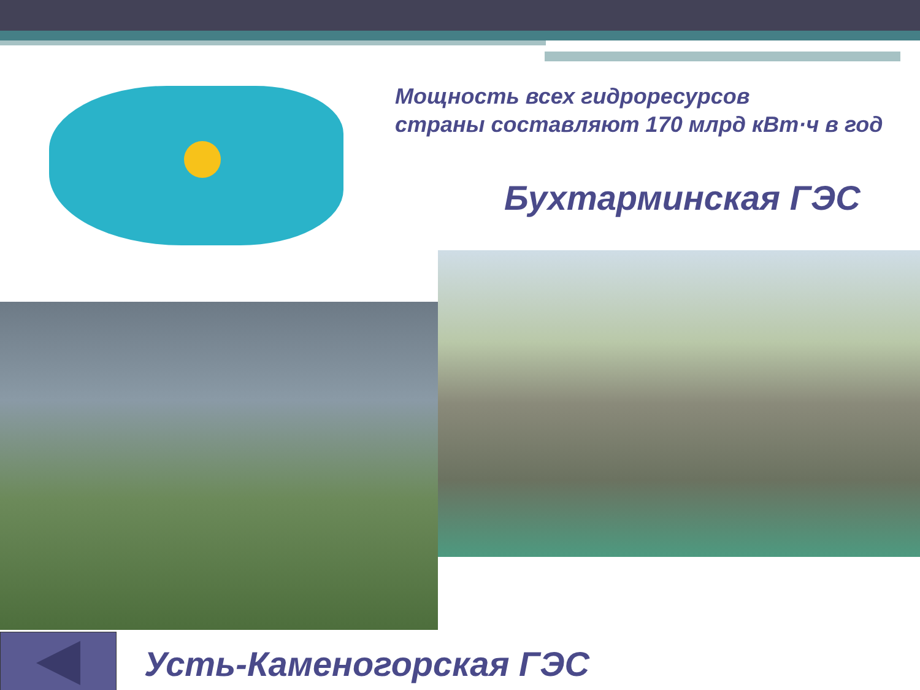Мощность всех гидроресурсов
страны составляют 170 млрд кВт·ч в год
Бухтарминская ГЭС
Усть-Каменогорская ГЭС